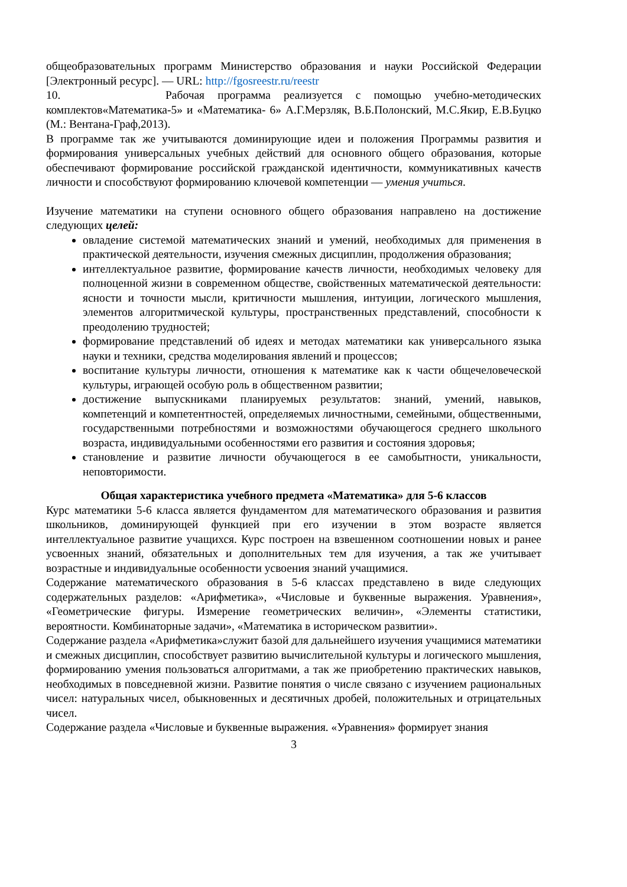общеобразовательных программ Министерство образования и науки Российской Федерации [Электронный ресурс]. — URL: http://fgosreestr.ru/reestr
10. Рабочая программа реализуется с помощью учебно-методических комплектов«Математика-5» и «Математика- 6» А.Г.Мерзляк, В.Б.Полонский, М.С.Якир, Е.В.Буцко (М.: Вентана-Граф,2013).
В программе так же учитываются доминирующие идеи и положения Программы развития и формирования универсальных учебных действий для основного общего образования, которые обеспечивают формирование российской гражданской идентичности, коммуникативных качеств личности и способствуют формированию ключевой компетенции — умения учиться.
Изучение математики на ступени основного общего образования направлено на достижение следующих целей:
овладение системой математических знаний и умений, необходимых для применения в практической деятельности, изучения смежных дисциплин, продолжения образования;
интеллектуальное развитие, формирование качеств личности, необходимых человеку для полноценной жизни в современном обществе, свойственных математической деятельности: ясности и точности мысли, критичности мышления, интуиции, логического мышления, элементов алгоритмической культуры, пространственных представлений, способности к преодолению трудностей;
формирование представлений об идеях и методах математики как универсального языка науки и техники, средства моделирования явлений и процессов;
воспитание культуры личности, отношения к математике как к части общечеловеческой культуры, играющей особую роль в общественном развитии;
достижение выпускниками планируемых результатов: знаний, умений, навыков, компетенций и компетентностей, определяемых личностными, семейными, общественными, государственными потребностями и возможностями обучающегося среднего школьного возраста, индивидуальными особенностями его развития и состояния здоровья;
становление и развитие личности обучающегося в ее самобытности, уникальности, неповторимости.
Общая характеристика учебного предмета «Математика» для 5-6 классов
Курс математики 5-6 класса является фундаментом для математического образования и развития школьников, доминирующей функцией при его изучении в этом возрасте является интеллектуальное развитие учащихся. Курс построен на взвешенном соотношении новых и ранее усвоенных знаний, обязательных и дополнительных тем для изучения, а так же учитывает возрастные и индивидуальные особенности усвоения знаний учащимися.
Содержание математического образования в 5-6 классах представлено в виде следующих содержательных разделов: «Арифметика», «Числовые и буквенные выражения. Уравнения», «Геометрические фигуры. Измерение геометрических величин», «Элементы статистики, вероятности. Комбинаторные задачи», «Математика в историческом развитии».
Содержание раздела «Арифметика»служит базой для дальнейшего изучения учащимися математики и смежных дисциплин, способствует развитию вычислительной культуры и логического мышления, формированию умения пользоваться алгоритмами, а так же приобретению практических навыков, необходимых в повседневной жизни. Развитие понятия о числе связано с изучением рациональных чисел: натуральных чисел, обыкновенных и десятичных дробей, положительных и отрицательных чисел.
Содержание раздела «Числовые и буквенные выражения. «Уравнения» формирует знания
3